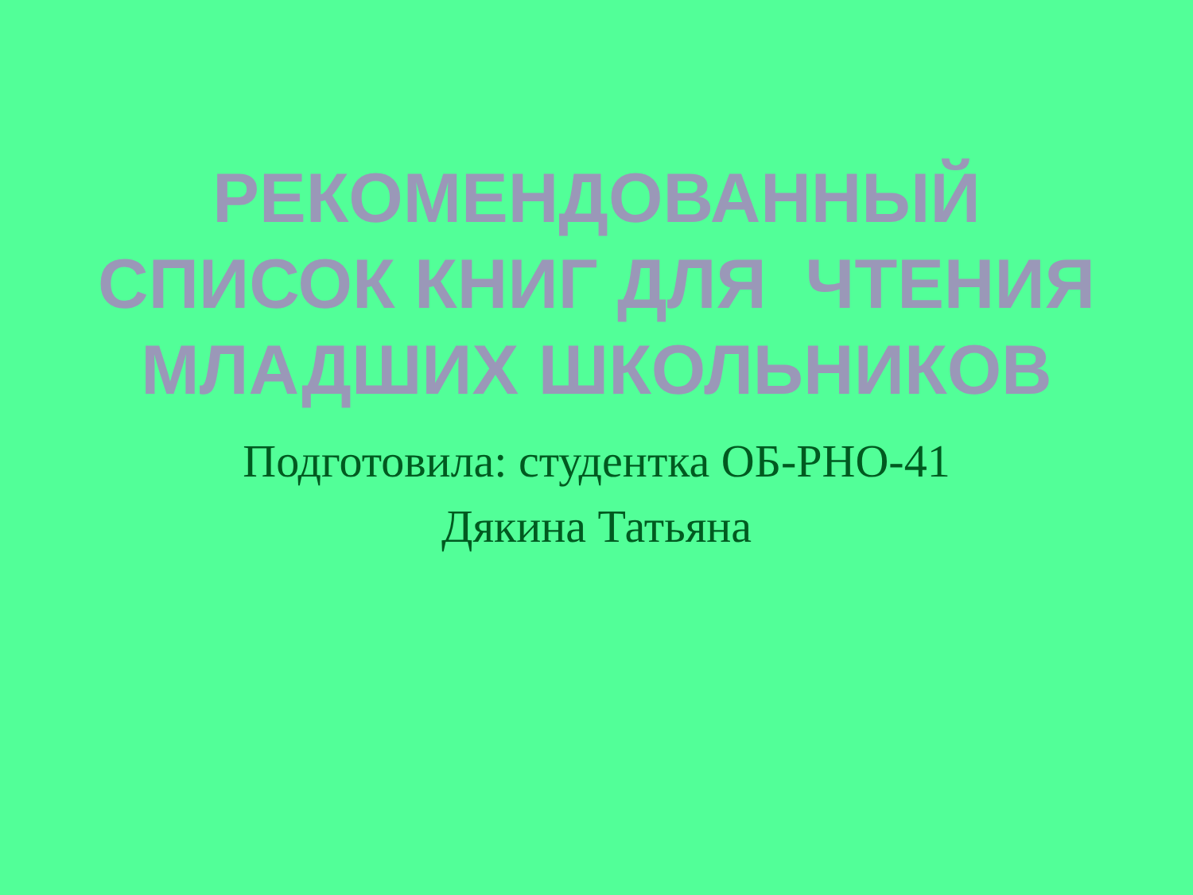РЕКОМЕНДОВАННЫЙ
СПИСОК КНИГ ДЛЯ ЧТЕНИЯ
МЛАДШИХ ШКОЛЬНИКОВ
Подготовила: студентка ОБ-РНО-41
Дякина Татьяна